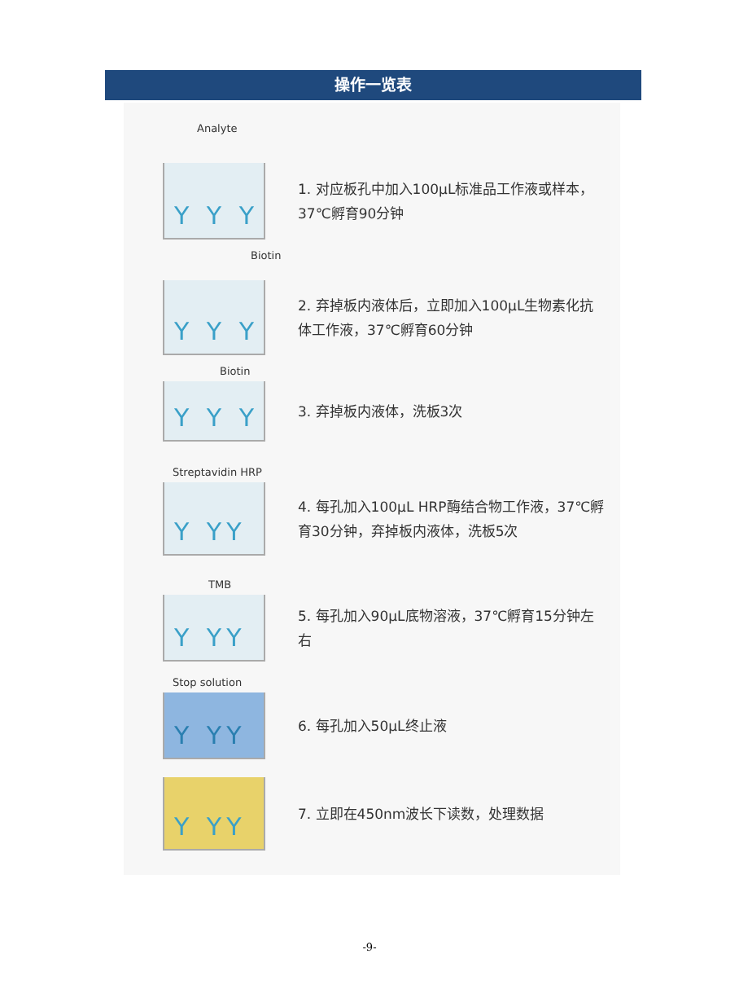操作一览表
Analyte
Y Y Y
1. 对应板孔中加入100μL标准品工作液或样本，37℃孵育90分钟
Biotin
Y Y Y
2. 弃掉板内液体后，立即加入100μL生物素化抗体工作液，37℃孵育60分钟
Biotin
Y Y Y
3. 弃掉板内液体，洗板3次
Streptavidin HRP
Y YY
4. 每孔加入100μL HRP酶结合物工作液，37℃孵育30分钟，弃掉板内液体，洗板5次
TMB
Y YY
5. 每孔加入90μL底物溶液，37℃孵育15分钟左右
Stop solution
Y YY
6. 每孔加入50μL终止液
Y YY
7. 立即在450nm波长下读数，处理数据
-9-